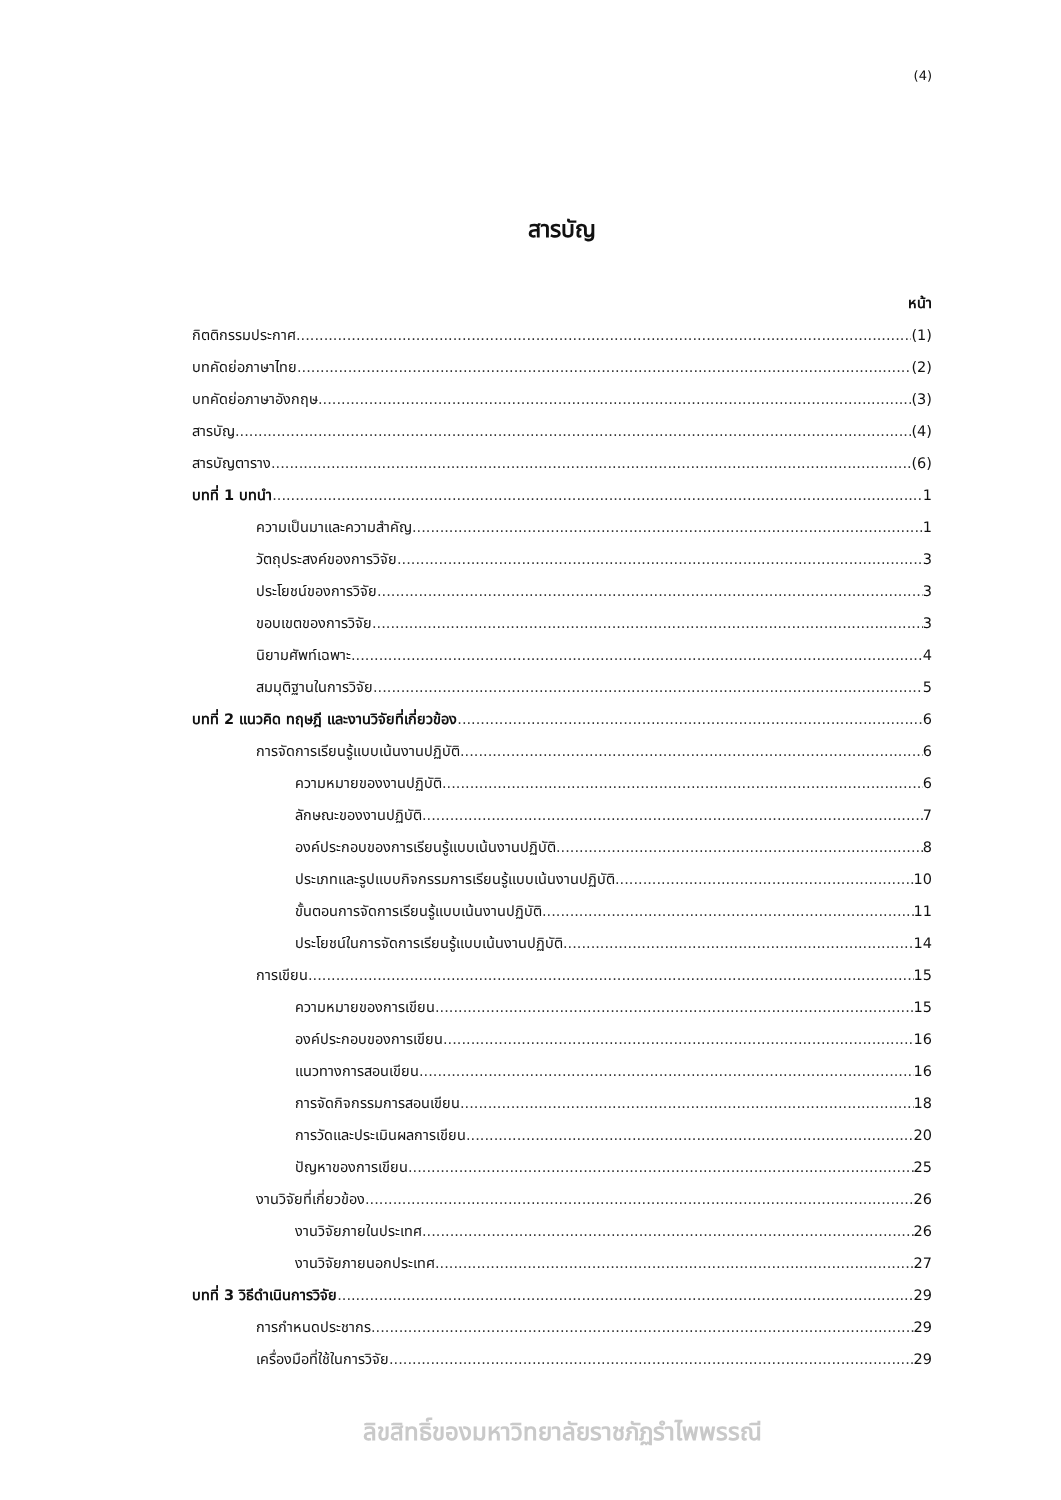(4)
สารบัญ
หน้า
กิตติกรรมประกาศ (1)
บทคัดย่อภาษาไทย (2)
บทคัดย่อภาษาอังกฤษ (3)
สารบัญ (4)
สารบัญตาราง (6)
บทที่ 1 บทนำ 1
ความเป็นมาและความสำคัญ 1
วัตถุประสงค์ของการวิจัย 3
ประโยชน์ของการวิจัย 3
ขอบเขตของการวิจัย 3
นิยามศัพท์เฉพาะ 4
สมมุติฐานในการวิจัย 5
บทที่ 2 แนวคิด ทฤษฎี และงานวิจัยที่เกี่ยวข้อง 6
การจัดการเรียนรู้แบบเน้นงานปฏิบัติ 6
ความหมายของงานปฏิบัติ 6
ลักษณะของงานปฏิบัติ 7
องค์ประกอบของการเรียนรู้แบบเน้นงานปฏิบัติ 8
ประเภทและรูปแบบกิจกรรมการเรียนรู้แบบเน้นงานปฏิบัติ 10
ขั้นตอนการจัดการเรียนรู้แบบเน้นงานปฏิบัติ 11
ประโยชน์ในการจัดการเรียนรู้แบบเน้นงานปฏิบัติ 14
การเขียน 15
ความหมายของการเขียน 15
องค์ประกอบของการเขียน 16
แนวทางการสอนเขียน 16
การจัดกิจกรรมการสอนเขียน 18
การวัดและประเมินผลการเขียน 20
ปัญหาของการเขียน 25
งานวิจัยที่เกี่ยวข้อง 26
งานวิจัยภายในประเทศ 26
งานวิจัยภายนอกประเทศ 27
บทที่ 3 วิธีดำเนินการวิจัย 29
การกำหนดประชากร 29
เครื่องมือที่ใช้ในการวิจัย 29
ลิขสิทธิ์ของมหาวิทยาลัยราชภัฏรำไพพรรณี